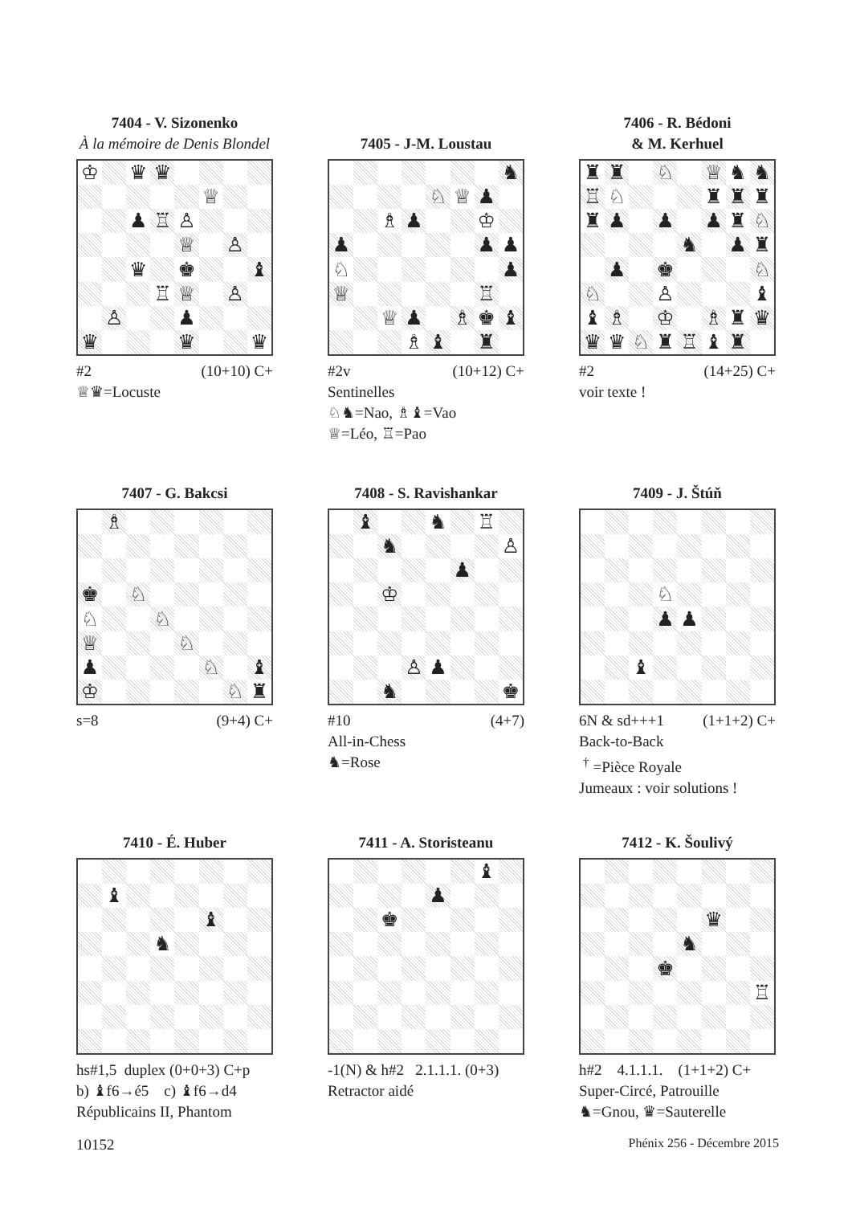7404 - V. Sizonenko
À la mémoire de Denis Blondel
| ♔ | | ♛ | ♛ | | | | |
| | | | | | ♕ | | |
| | | ♟ | ♖ | ♙ | | | |
| | | | | ♕ | | ♙ | |
| | | ♛ | | ♚ | | | ♝ |
| | | | ♖ | ♕ | | ♙ | |
| | ♙ | | | ♟ | | | |
| ♛ | | | | ♛ | | | ♛ |
#2 (10+10) C+
♕♛=Locuste
7405 - J-M. Loustau
| | | | | | | | ♞ |
| | | | | ♘ | ♕ | ♟ | |
| | | ♗ | ♟ | | | ♔ | |
| ♟ | | | | | | ♟ | ♟ |
| ♘ | | | | | | | ♟ |
| ♕ | | | | | | ♖ | |
| | | ♕ | ♟ | | ♗ | ♚ | ♝ |
| | | | ♗ | ♝ | | ♜ | |
#2v (10+12) C+
Sentinelles
♘♞=Nao, ♗♝=Vao
♕=Léo, ♖=Pao
7406 - R. Bédoni
& M. Kerhuel
| ♜ | ♜ | | ♘ | | ♕ | ♞ | ♞ |
| ♖ | ♘ | | | | ♜ | ♜ | ♜ |
| ♜ | ♟ | | ♟ | | ♟ | ♜ | ♘ |
| | | | | ♞ | | ♟ | ♜ |
| | ♟ | | ♚ | | | | ♘ |
| ♘ | | | ♙ | | | | ♝ |
| ♝ | ♗ | | ♔ | | ♗ | ♜ | ♛ |
| ♛ | ♛ | ♘ | ♜ | ♖ | ♝ | ♜ | |
#2 (14+25) C+
voir texte !
7407 - G. Bakcsi
| | ♗ | | | | | | |
| ♚ | | ♘ | | | | | |
| ♘ | | | ♘ | | | | |
| ♕ | | | | ♘ | | | |
| ♟ | | | | | ♘ | | ♝ |
| ♔ | | | | | | ♘ | ♜ |
s=8 (9+4) C+
7408 - S. Ravishankar
| | ♝ | | | ♞ | | ♖ | |
| | | ♞ | | | | | ♙ |
| | | | | | ♟ | | |
| | | ♔ | | | | | |
| | | | ♙ | ♟ | | | |
| | | ♞ | | | | | ♚ |
#10 (4+7)
All-in-Chess
♞=Rose
7409 - J. Štúň
| | | | ♘ | | | | |
| | | | ♟ | ♟ | | | |
| | | ♝ | | | | | |
6N & sd+++1 (1+1+2) C+
Back-to-Back
<sup>†</sup> =Pièce Royale
Jumeaux : voir solutions !
7410 - É. Huber
| | ♝ | | | | | | |
| | | | | | ♝ | | |
| | | | ♞ | | | | |
hs#1,5 duplex (0+0+3) C+p
b) ♝f6→é5 c) ♝f6→d4
Républicains II, Phantom
7411 - A. Storisteanu
| | | | | | | ♝ | |
| | | | | ♟ | | | |
| | | ♚ | | | | | |
-1(N) & h#2 2.1.1.1. (0+3)
Retractor aidé
7412 - K. Šoulivý
| | | | | | ♛ | | |
| | | | | ♞ | | | |
| | | | ♚ | | | | |
| | | | | | | | ♖ |
h#2 4.1.1.1. (1+1+2) C+
Super-Circé, Patrouille
♞=Gnou, ♛=Sauterelle
10152 Phénix 256 - Décembre 2015